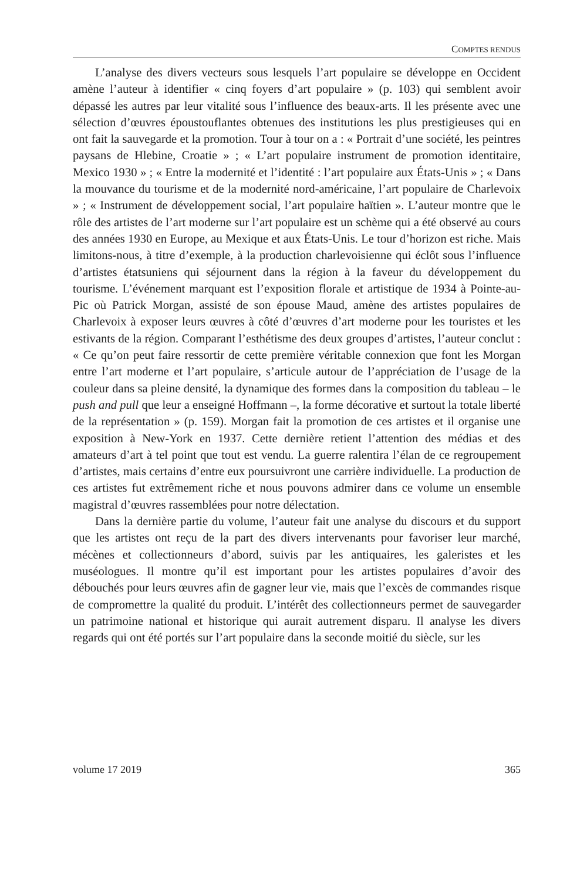COMPTES RENDUS
L’analyse des divers vecteurs sous lesquels l’art populaire se développe en Occident amène l’auteur à identifier « cinq foyers d’art populaire » (p. 103) qui semblent avoir dépassé les autres par leur vitalité sous l’influence des beaux-arts. Il les présente avec une sélection d’œuvres époustouflantes obtenues des institutions les plus prestigieuses qui en ont fait la sauvegarde et la promotion. Tour à tour on a : « Portrait d’une société, les peintres paysans de Hlebine, Croatie » ; « L’art populaire instrument de promotion identitaire, Mexico 1930 » ; « Entre la modernité et l’identité : l’art populaire aux États-Unis » ; « Dans la mouvance du tourisme et de la modernité nord-américaine, l’art populaire de Charlevoix » ; « Instrument de développement social, l’art populaire haïtien ». L’auteur montre que le rôle des artistes de l’art moderne sur l’art populaire est un schème qui a été observé au cours des années 1930 en Europe, au Mexique et aux États-Unis. Le tour d’horizon est riche. Mais limitons-nous, à titre d’exemple, à la production charlevoisienne qui éclôt sous l’influence d’artistes étatsuniens qui séjournent dans la région à la faveur du développement du tourisme. L’événement marquant est l’exposition florale et artistique de 1934 à Pointe-au-Pic où Patrick Morgan, assisté de son épouse Maud, amène des artistes populaires de Charlevoix à exposer leurs œuvres à côté d’œuvres d’art moderne pour les touristes et les estivants de la région. Comparant l’esthétisme des deux groupes d’artistes, l’auteur conclut : « Ce qu’on peut faire ressortir de cette première véritable connexion que font les Morgan entre l’art moderne et l’art populaire, s’articule autour de l’appréciation de l’usage de la couleur dans sa pleine densité, la dynamique des formes dans la composition du tableau – le push and pull que leur a enseigné Hoffmann –, la forme décorative et surtout la totale liberté de la représentation » (p. 159). Morgan fait la promotion de ces artistes et il organise une exposition à New-York en 1937. Cette dernière retient l’attention des médias et des amateurs d’art à tel point que tout est vendu. La guerre ralentira l’élan de ce regroupement d’artistes, mais certains d’entre eux poursuivront une carrière individuelle. La production de ces artistes fut extrêmement riche et nous pouvons admirer dans ce volume un ensemble magistral d’œuvres rassemblées pour notre délectation.
Dans la dernière partie du volume, l’auteur fait une analyse du discours et du support que les artistes ont reçu de la part des divers intervenants pour favoriser leur marché, mécènes et collectionneurs d’abord, suivis par les antiquaires, les galeristes et les muséologues. Il montre qu’il est important pour les artistes populaires d’avoir des débouchés pour leurs œuvres afin de gagner leur vie, mais que l’excès de commandes risque de compromettre la qualité du produit. L’intérêt des collectionneurs permet de sauvegarder un patrimoine national et historique qui aurait autrement disparu. Il analyse les divers regards qui ont été portés sur l’art populaire dans la seconde moitié du siècle, sur les
volume 17 2019 365